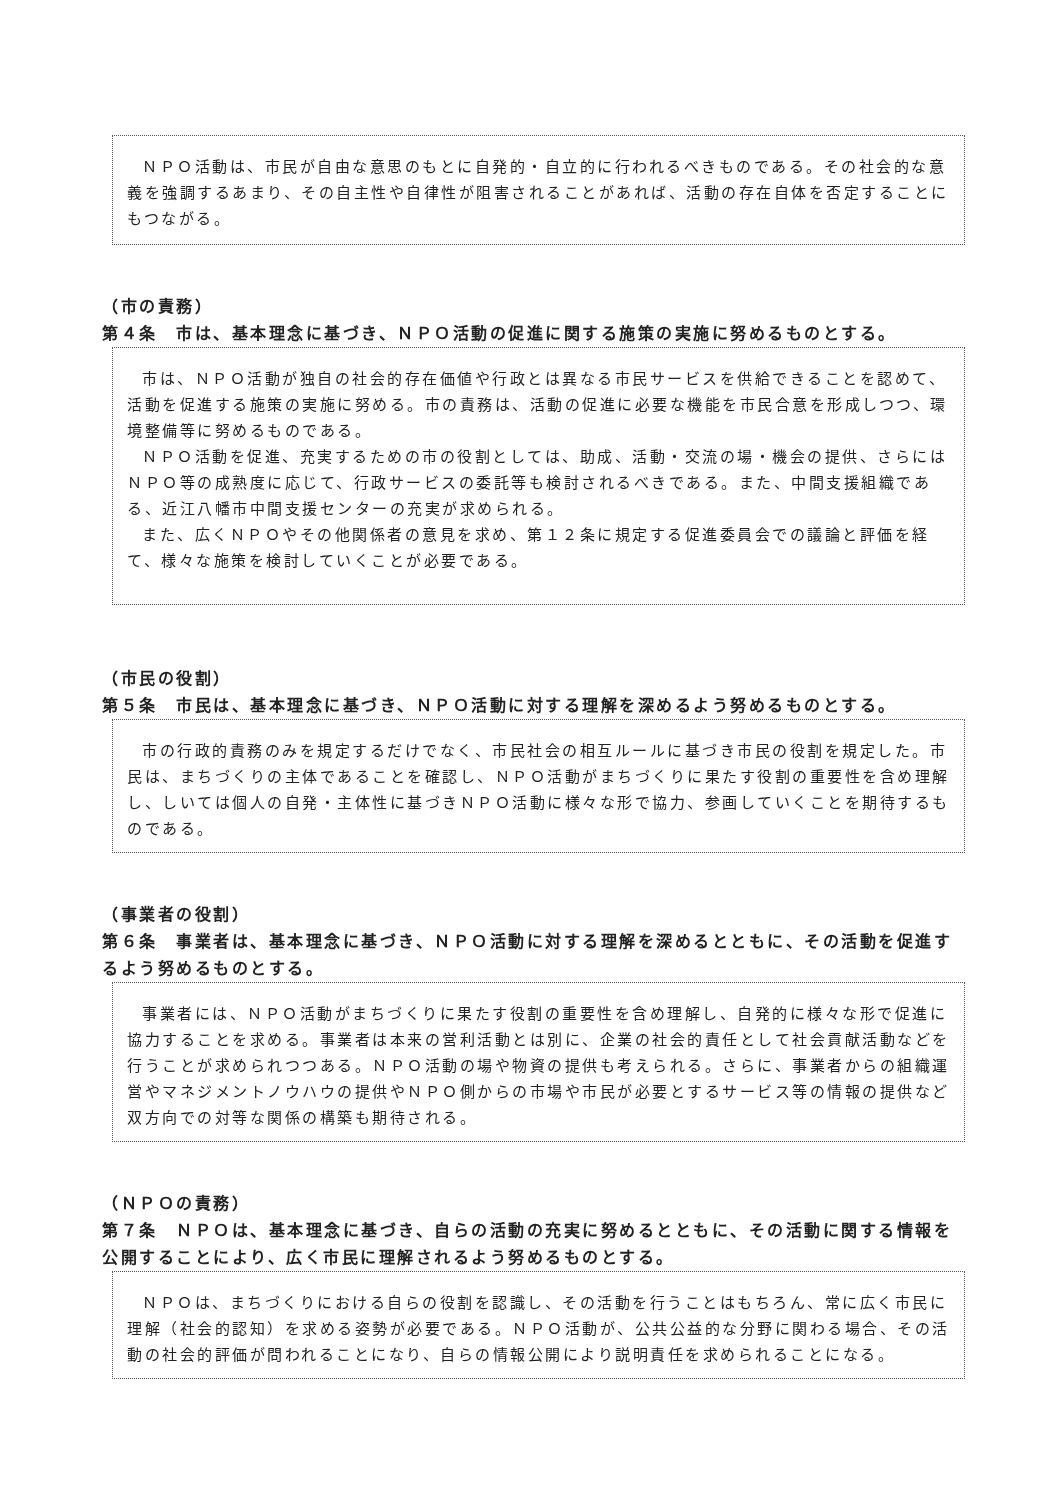ＮＰＯ活動は、市民が自由な意思のもとに自発的・自立的に行われるべきものである。その社会的な意義を強調するあまり、その自主性や自律性が阻害されることがあれば、活動の存在自体を否定することにもつながる。
（市の責務）
第４条　市は、基本理念に基づき、ＮＰＯ活動の促進に関する施策の実施に努めるものとする。
市は、ＮＰＯ活動が独自の社会的存在価値や行政とは異なる市民サービスを供給できることを認めて、活動を促進する施策の実施に努める。市の責務は、活動の促進に必要な機能を市民合意を形成しつつ、環境整備等に努めるものである。
ＮＰＯ活動を促進、充実するための市の役割としては、助成、活動・交流の場・機会の提供、さらにはＮＰＯ等の成熟度に応じて、行政サービスの委託等も検討されるべきである。また、中間支援組織である、近江八幡市中間支援センターの充実が求められる。
また、広くＮＰＯやその他関係者の意見を求め、第１２条に規定する促進委員会での議論と評価を経て、様々な施策を検討していくことが必要である。
（市民の役割）
第５条　市民は、基本理念に基づき、ＮＰＯ活動に対する理解を深めるよう努めるものとする。
市の行政的責務のみを規定するだけでなく、市民社会の相互ルールに基づき市民の役割を規定した。市民は、まちづくりの主体であることを確認し、ＮＰＯ活動がまちづくりに果たす役割の重要性を含め理解し、しいては個人の自発・主体性に基づきＮＰＯ活動に様々な形で協力、参画していくことを期待するものである。
（事業者の役割）
第６条　事業者は、基本理念に基づき、ＮＰＯ活動に対する理解を深めるとともに、その活動を促進するよう努めるものとする。
事業者には、ＮＰＯ活動がまちづくりに果たす役割の重要性を含め理解し、自発的に様々な形で促進に協力することを求める。事業者は本来の営利活動とは別に、企業の社会的責任として社会貢献活動などを行うことが求められつつある。ＮＰＯ活動の場や物資の提供も考えられる。さらに、事業者からの組織運営やマネジメントノウハウの提供やＮＰＯ側からの市場や市民が必要とするサービス等の情報の提供など双方向での対等な関係の構築も期待される。
（ＮＰＯの責務）
第７条　ＮＰＯは、基本理念に基づき、自らの活動の充実に努めるとともに、その活動に関する情報を公開することにより、広く市民に理解されるよう努めるものとする。
ＮＰＯは、まちづくりにおける自らの役割を認識し、その活動を行うことはもちろん、常に広く市民に理解（社会的認知）を求める姿勢が必要である。ＮＰＯ活動が、公共公益的な分野に関わる場合、その活動の社会的評価が問われることになり、自らの情報公開により説明責任を求められることになる。